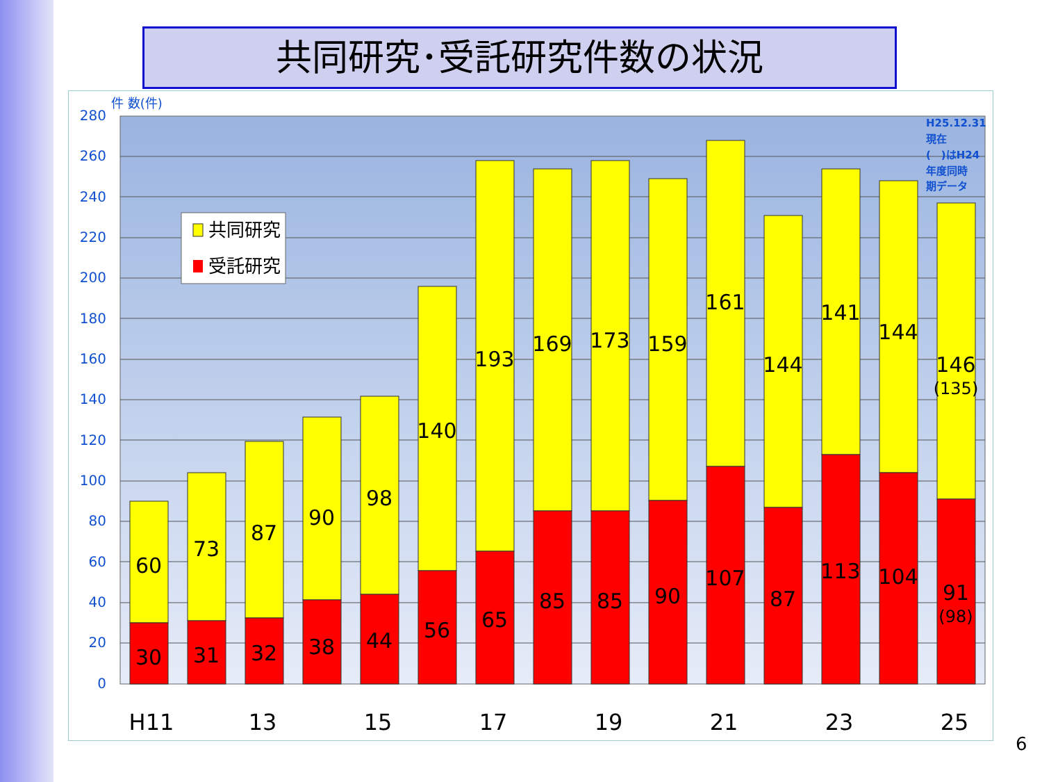共同研究･受託研究件数の状況
件 数(件)
280
260
240
220
200
180
160
140
120
100
80
60
40
20
0
60
30
73
31
87
32
90
38
98
44
140
56
193
65
169
85
173
85
159
90
161
107
144
87
141
113
144
104
146
(135)
91
(98)
H11
13
15
17
19
21
23
25
H25.12.31
現在
(　)はH24
年度同時
期データ
共同研究
受託研究
6